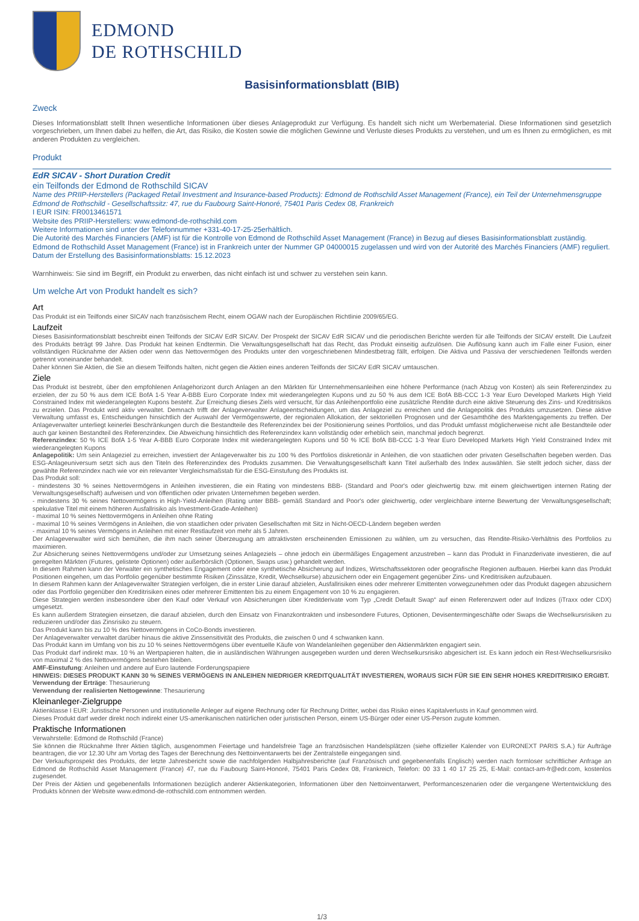EDMOND
DE ROTHSCHILD
Basisinformationsblatt (BIB)
Zweck
Dieses Informationsblatt stellt Ihnen wesentliche Informationen über dieses Anlageprodukt zur Verfügung. Es handelt sich nicht um Werbematerial. Diese Informationen sind gesetzlich vorgeschrieben, um Ihnen dabei zu helfen, die Art, das Risiko, die Kosten sowie die möglichen Gewinne und Verluste dieses Produkts zu verstehen, und um es Ihnen zu ermöglichen, es mit anderen Produkten zu vergleichen.
Produkt
EdR SICAV - Short Duration Credit
ein Teilfonds der Edmond de Rothschild SICAV
Name des PRIIP-Herstellers (Packaged Retail Investment and Insurance-based Products): Edmond de Rothschild Asset Management (France), ein Teil der Unternehmensgruppe Edmond de Rothschild - Gesellschaftssitz: 47, rue du Faubourg Saint-Honoré, 75401 Paris Cedex 08, Frankreich
I EUR ISIN: FR0013461571
Website des PRIIP-Herstellers: www.edmond-de-rothschild.com
Weitere Informationen sind unter der Telefonnummer +331-40-17-25-25erhältlich.
Die Autorité des Marchés Financiers (AMF) ist für die Kontrolle von Edmond de Rothschild Asset Management (France) in Bezug auf dieses Basisinformationsblatt zuständig.
Edmond de Rothschild Asset Management (France) ist in Frankreich unter der Nummer GP 04000015 zugelassen und wird von der Autorité des Marchés Financiers (AMF) reguliert.
Datum der Erstellung des Basisinformationsblatts: 15.12.2023
Warnhinweis: Sie sind im Begriff, ein Produkt zu erwerben, das nicht einfach ist und schwer zu verstehen sein kann.
Um welche Art von Produkt handelt es sich?
Art
Das Produkt ist ein Teilfonds einer SICAV nach französischem Recht, einem OGAW nach der Europäischen Richtlinie 2009/65/EG.
Laufzeit
Dieses Basisinformationsblatt beschreibt einen Teilfonds der SICAV EdR SICAV. Der Prospekt der SICAV EdR SICAV und die periodischen Berichte werden für alle Teilfonds der SICAV erstellt. Die Laufzeit des Produkts beträgt 99 Jahre. Das Produkt hat keinen Endtermin. Die Verwaltungsgesellschaft hat das Recht, das Produkt einseitig aufzulösen. Die Auflösung kann auch im Falle einer Fusion, einer vollständigen Rücknahme der Aktien oder wenn das Nettovermögen des Produkts unter den vorgeschriebenen Mindestbetrag fällt, erfolgen. Die Aktiva und Passiva der verschiedenen Teilfonds werden getrennt voneinander behandelt.
Daher können Sie Aktien, die Sie an diesem Teilfonds halten, nicht gegen die Aktien eines anderen Teilfonds der SICAV EdR SICAV umtauschen.
Ziele
Das Produkt ist bestrebt, über den empfohlenen Anlagehorizont durch Anlagen an den Märkten für Unternehmensanleihen eine höhere Performance (nach Abzug von Kosten) als sein Referenzindex zu erzielen, der zu 50 % aus dem ICE BofA 1-5 Year A-BBB Euro Corporate Index mit wiederangelegten Kupons und zu 50 % aus dem ICE BofA BB-CCC 1-3 Year Euro Developed Markets High Yield Constrained Index mit wiederangelegten Kupons besteht. Zur Erreichung dieses Ziels wird versucht, für das Anleihenportfolio eine zusätzliche Rendite durch eine aktive Steuerung des Zins- und Kreditrisikos zu erzielen. Das Produkt wird aktiv verwaltet. Demnach trifft der Anlageverwalter Anlageentscheidungen, um das Anlageziel zu erreichen und die Anlagepolitik des Produkts umzusetzen. Diese aktive Verwaltung umfasst es, Entscheidungen hinsichtlich der Auswahl der Vermögenswerte, der regionalen Allokation, der sektoriellen Prognosen und der Gesamthöhe des Marktengagements zu treffen. Der Anlageverwalter unterliegt keinerlei Beschränkungen durch die Bestandteile des Referenzindex bei der Positionierung seines Portfolios, und das Produkt umfasst möglicherweise nicht alle Bestandteile oder auch gar keinen Bestandteil des Referenzindex. Die Abweichung hinsichtlich des Referenzindex kann vollständig oder erheblich sein, manchmal jedoch begrenzt.
Referenzindex: 50 % ICE BofA 1-5 Year A-BBB Euro Corporate Index mit wiederangelegten Kupons und 50 % ICE BofA BB-CCC 1-3 Year Euro Developed Markets High Yield Constrained Index mit wiederangelegten Kupons
Anlagepolitik: Um sein Anlageziel zu erreichen, investiert der Anlageverwalter bis zu 100 % des Portfolios diskretionär in Anleihen, die von staatlichen oder privaten Gesellschaften begeben werden. Das ESG-Anlageuniversum setzt sich aus den Titeln des Referenzindex des Produkts zusammen. Die Verwaltungsgesellschaft kann Titel außerhalb des Index auswählen. Sie stellt jedoch sicher, dass der gewählte Referenzindex nach wie vor ein relevanter Vergleichsmaßstab für die ESG-Einstufung des Produkts ist.
Das Produkt soll:
- mindestens 30 % seines Nettovermögens in Anleihen investieren, die ein Rating von mindestens BBB- (Standard and Poor's oder gleichwertig bzw. mit einem gleichwertigen internen Rating der Verwaltungsgesellschaft) aufweisen und von öffentlichen oder privaten Unternehmen begeben werden.
- mindestens 30 % seines Nettovermögens in High-Yield-Anleihen (Rating unter BBB- gemäß Standard and Poor's oder gleichwertig, oder vergleichbare interne Bewertung der Verwaltungsgesellschaft; spekulative Titel mit einem höheren Ausfallrisiko als Investment-Grade-Anleihen)
- maximal 10 % seines Nettovermögens in Anleihen ohne Rating
- maximal 10 % seines Vermögens in Anleihen, die von staatlichen oder privaten Gesellschaften mit Sitz in Nicht-OECD-Ländern begeben werden
- maximal 10 % seines Vermögens in Anleihen mit einer Restlaufzeit von mehr als 5 Jahren.
Der Anlageverwalter wird sich bemühen, die ihm nach seiner Überzeugung am attraktivsten erscheinenden Emissionen zu wählen, um zu versuchen, das Rendite-Risiko-Verhältnis des Portfolios zu maximieren.
Zur Absicherung seines Nettovermögens und/oder zur Umsetzung seines Anlageziels – ohne jedoch ein übermäßiges Engagement anzustreben – kann das Produkt in Finanzderivate investieren, die auf geregelten Märkten (Futures, gelistete Optionen) oder außerbörslich (Optionen, Swaps usw.) gehandelt werden.
In diesem Rahmen kann der Verwalter ein synthetisches Engagement oder eine synthetische Absicherung auf Indizes, Wirtschaftssektoren oder geografische Regionen aufbauen. Hierbei kann das Produkt Positionen eingehen, um das Portfolio gegenüber bestimmte Risiken (Zinssätze, Kredit, Wechselkurse) abzusichern oder ein Engagement gegenüber Zins- und Kreditrisiken aufzubauen.
In diesem Rahmen kann der Anlageverwalter Strategien verfolgen, die in erster Linie darauf abzielen, Ausfallrisiken eines oder mehrerer Emittenten vorwegzunehmen oder das Produkt dagegen abzusichern oder das Portfolio gegenüber den Kreditrisiken eines oder mehrerer Emittenten bis zu einem Engagement von 10 % zu engagieren.
Diese Strategien werden insbesondere über den Kauf oder Verkauf von Absicherungen über Kreditderivate vom Typ „Credit Default Swap“ auf einen Referenzwert oder auf Indizes (iTraxx oder CDX) umgesetzt.
Es kann außerdem Strategien einsetzen, die darauf abzielen, durch den Einsatz von Finanzkontrakten und insbesondere Futures, Optionen, Devisentermingeschäfte oder Swaps die Wechselkursrisiken zu reduzieren und/oder das Zinsrisiko zu steuern.
Das Produkt kann bis zu 10 % des Nettovermögens in CoCo-Bonds investieren.
Der Anlageverwalter verwaltet darüber hinaus die aktive Zinssensitivität des Produkts, die zwischen 0 und 4 schwanken kann.
Das Produkt kann im Umfang von bis zu 10 % seines Nettovermögens über eventuelle Käufe von Wandelanleihen gegenüber den Aktienmärkten engagiert sein.
Das Produkt darf indirekt max. 10 % an Wertpapieren halten, die in ausländischen Währungen ausgegeben wurden und deren Wechselkursrisiko abgesichert ist. Es kann jedoch ein Rest-Wechselkursrisiko von maximal 2 % des Nettovermögens bestehen bleiben.
AMF-Einstufung: Anleihen und andere auf Euro lautende Forderungspapiere
HINWEIS: DIESES PRODUKT KANN 30 % SEINES VERMÖGENS IN ANLEIHEN NIEDRIGER KREDITQUALITÄT INVESTIEREN, WORAUS SICH FÜR SIE EIN SEHR HOHES KREDITRISIKO ERGIBT.
Verwendung der Erträge: Thesaurierung
Verwendung der realisierten Nettogewinne: Thesaurierung
Kleinanleger-Zielgruppe
Aktienklasse I EUR: Juristische Personen und institutionelle Anleger auf eigene Rechnung oder für Rechnung Dritter, wobei das Risiko eines Kapitalverlusts in Kauf genommen wird.
Dieses Produkt darf weder direkt noch indirekt einer US-amerikanischen natürlichen oder juristischen Person, einem US-Bürger oder einer US-Person zugute kommen.
Praktische Informationen
Verwahrstelle: Edmond de Rothschild (France)
Sie können die Rücknahme Ihrer Aktien täglich, ausgenommen Feiertage und handelsfreie Tage an französischen Handelsplätzen (siehe offizieller Kalender von EURONEXT PARIS S.A.) für Aufträge beantragen, die vor 12.30 Uhr am Vortag des Tages der Berechnung des Nettoinventarwerts bei der Zentralstelle eingegangen sind.
Der Verkaufsprospekt des Produkts, der letzte Jahresbericht sowie die nachfolgenden Halbjahresberichte (auf Französisch und gegebenenfalls Englisch) werden nach formloser schriftlicher Anfrage an Edmond de Rothschild Asset Management (France) 47, rue du Faubourg Saint-Honoré, 75401 Paris Cedex 08, Frankreich, Telefon: 00 33 1 40 17 25 25, E-Mail: contact-am-fr@edr.com, kostenlos zugesendet.
Der Preis der Aktien und gegebenenfalls Informationen bezüglich anderer Aktienkategorien, Informationen über den Nettoinventarwert, Performanceszenarien oder die vergangene Wertentwicklung des Produkts können der Website www.edmond-de-rothschild.com entnommen werden.
1/3